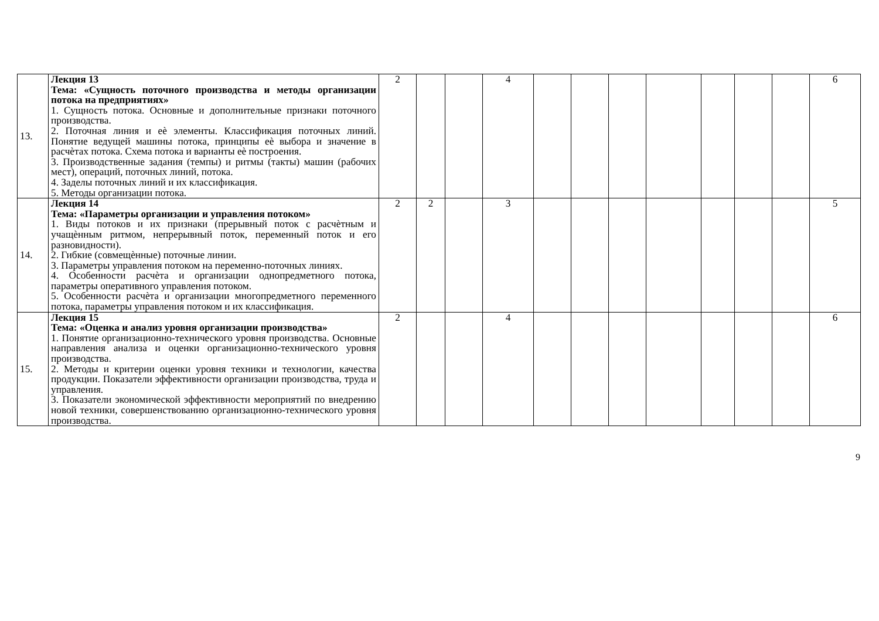| 13. | Лекция 13 Тема: «Сущность поточного производства и методы организации потока на предприятиях» 1. Сущность потока. Основные и дополнительные признаки поточного производства. 2. Поточная линия и еѐ элементы. Классификация поточных линий. Понятие ведущей машины потока, принципы еѐ выбора и значение в расчѐтах потока. Схема потока и варианты еѐ построения. 3. Производственные задания (темпы) и ритмы (такты) машин (рабочих мест), операций, поточных линий, потока. 4. Заделы поточных линий и их классификация. 5. Методы организации потока. | 2 | | | 4 | | | | | | | | 6 |
| 14. | Лекция 14 Тема: «Параметры организации и управления потоком» 1. Виды потоков и их признаки (прерывный поток с расчѐтным и учащѐнным ритмом, непрерывный поток, переменный поток и его разновидности). 2. Гибкие (совмещѐнные) поточные линии. 3. Параметры управления потоком на переменно-поточных линиях. 4. Особенности расчѐта и организации однопредметного потока, параметры оперативного управления потоком. 5. Особенности расчѐта и организации многопредметного переменного потока, параметры управления потоком и их классификация. | 2 | 2 | | 3 | | | | | | | | 5 |
| 15. | Лекция 15 Тема: «Оценка и анализ уровня организации производства» 1. Понятие организационно-технического уровня производства. Основные направления анализа и оценки организационно-технического уровня производства. 2. Методы и критерии оценки уровня техники и технологии, качества продукции. Показатели эффективности организации производства, труда и управления. 3. Показатели экономической эффективности мероприятий по внедрению новой техники, совершенствованию организационно-технического уровня производства. | 2 | | | 4 | | | | | | | | 6 |
9